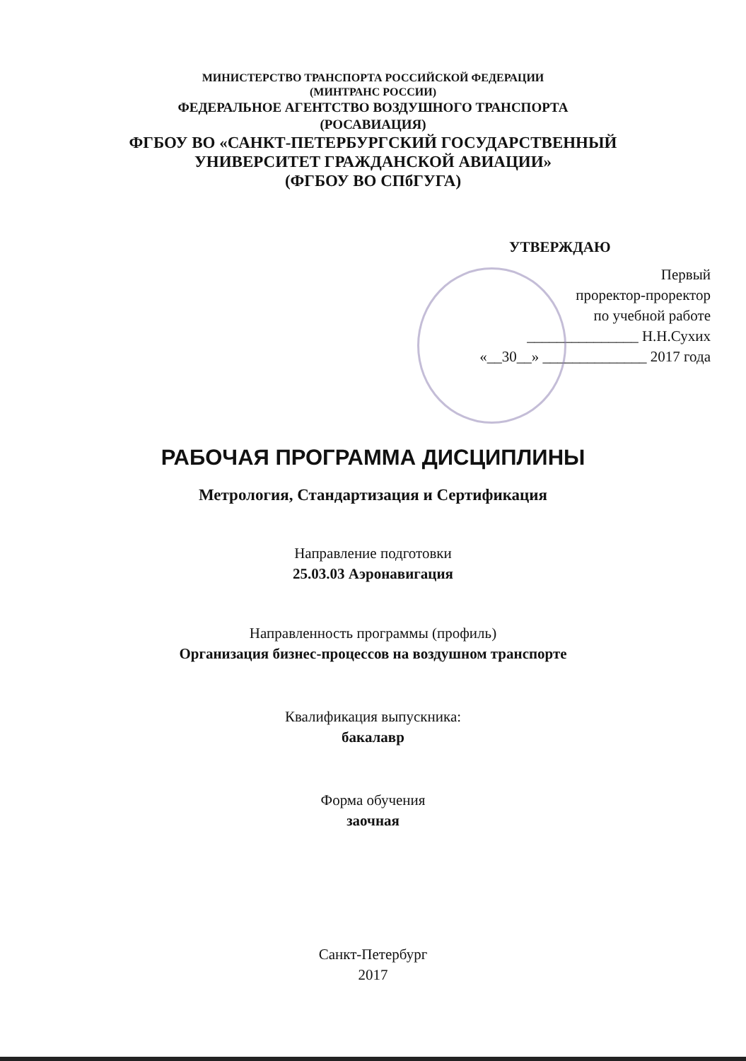МИНИСТЕРСТВО ТРАНСПОРТА РОССИЙСКОЙ ФЕДЕРАЦИИ
(МИНТРАНС РОССИИ)
ФЕДЕРАЛЬНОЕ АГЕНТСТВО ВОЗДУШНОГО ТРАНСПОРТА
(РОСАВИАЦИЯ)
ФГБОУ ВО «САНКТ-ПЕТЕРБУРГСКИЙ ГОСУДАРСТВЕННЫЙ
УНИВЕРСИТЕТ ГРАЖДАНСКОЙ АВИАЦИИ»
(ФГБОУ ВО СПбГУГА)
УТВЕРЖДАЮ
Первый
проректор-проректор
по учебной работе
_______________ Н.Н.Сухих
«__30__» ______________ 2017 года
РАБОЧАЯ ПРОГРАММА ДИСЦИПЛИНЫ
Метрология, Стандартизация и Сертификация
Направление подготовки
25.03.03 Аэронавигация
Направленность программы (профиль)
Организация бизнес-процессов на воздушном транспорте
Квалификация выпускника:
бакалавр
Форма обучения
заочная
Санкт-Петербург
2017